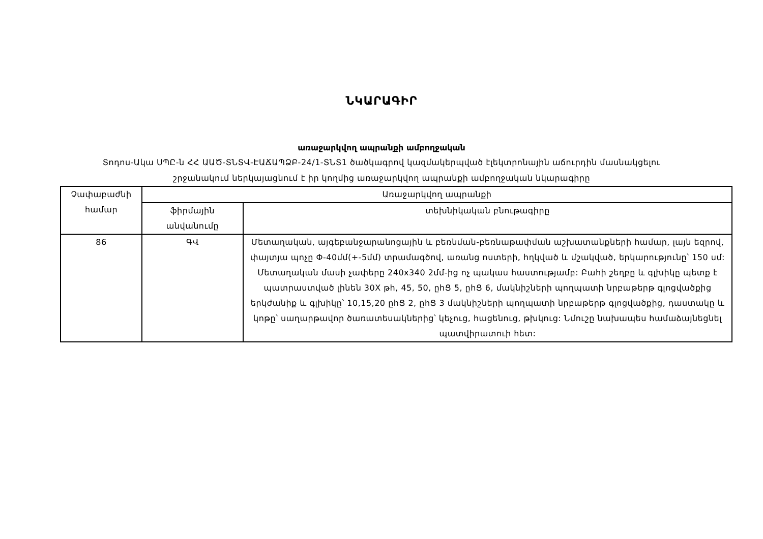ՆԿԱՐԱԳԻՐ
առաջարկվող ապրանքի ամբողջական
Տոդոս-Ակա ՍՊԸ-ն ՀՀ ԱԱԾ-ՏՆՏՎ-ԷԱՃԱՊՁԲ-24/1-ՏՆՏ1 ծածկագրով կազմակերպված էլեկտրոնային աճուրդին մասնակցելու շրջանակում ներկայացնում է իր կողմից առաջարկվող ապրանքի ամբողջական նկարագիրը
| Չափաբաժնի համար | Առաջարկվող ապրանքի | |
| --- | --- | --- |
| | ֆիրմային անվանումը | տեխնիկական բնութագիրը |
| 86 | ԳՎ | Մետաղական, այգեբանջարանոցային և բեռնման-բեռնաթափման աշխատանքների համար, լայն եզրով, փայտյա պոչը Փ-40մմ(+-5մմ) տրամագծով, առանց ոստերի, հղկված և մշակված, երկարությունը՝ 150 սմ: Մետաղական մասի չափերը 240x340 2մմ-ից ոչ պակաս հաստությամբ: Բահի շեղբը և գլխիկը պետք է պատրաստված լինեն 30X թհ, 45, 50, ըհՑ 5, ըհՑ 6, մակնիշների պողպատի նրբաթերթ գլոցվածքից երկժանիք և գլխիկը՝ 10,15,20 ըհՑ 2, ըհՑ 3 մակնիշների պողպատի նրբաթերթ գլոցվածքից, դաստակը և կոթը՝ սաղարթավոր ծառատեսակներից՝ կեչուց, հացենուց, թխկուց: Նմուշը նախապես համաձայնեցնել պատվիրատուի հետ: |